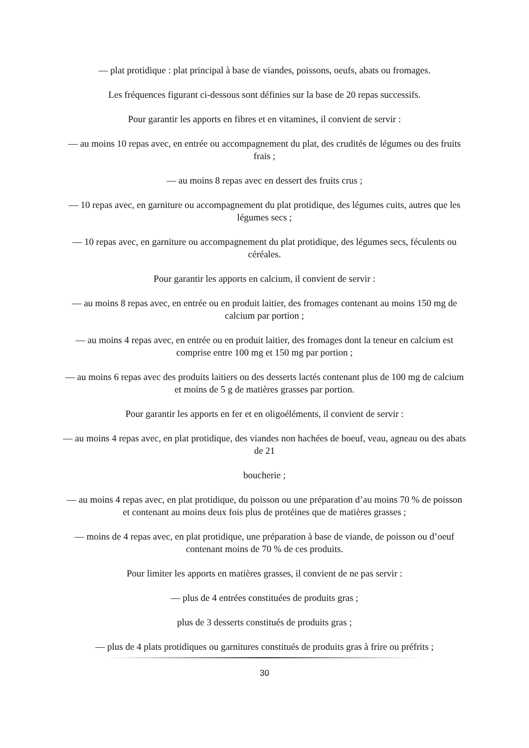— plat protidique : plat principal à base de viandes, poissons, oeufs, abats ou fromages.
Les fréquences figurant ci-dessous sont définies sur la base de 20 repas successifs.
Pour garantir les apports en fibres et en vitamines, il convient de servir :
— au moins 10 repas avec, en entrée ou accompagnement du plat, des crudités de légumes ou des fruits frais ;
— au moins 8 repas avec en dessert des fruits crus ;
— 10 repas avec, en garniture ou accompagnement du plat protidique, des légumes cuits, autres que les légumes secs ;
— 10 repas avec, en garniture ou accompagnement du plat protidique, des légumes secs, féculents ou céréales.
Pour garantir les apports en calcium, il convient de servir :
— au moins 8 repas avec, en entrée ou en produit laitier, des fromages contenant au moins 150 mg de calcium par portion ;
— au moins 4 repas avec, en entrée ou en produit laitier, des fromages dont la teneur en calcium est comprise entre 100 mg et 150 mg par portion ;
— au moins 6 repas avec des produits laitiers ou des desserts lactés contenant plus de 100 mg de calcium et moins de 5 g de matières grasses par portion.
Pour garantir les apports en fer et en oligoéléments, il convient de servir :
— au moins 4 repas avec, en plat protidique, des viandes non hachées de boeuf, veau, agneau ou des abats de 21
boucherie ;
— au moins 4 repas avec, en plat protidique, du poisson ou une préparation d’au moins 70 % de poisson et contenant au moins deux fois plus de protéines que de matières grasses ;
— moins de 4 repas avec, en plat protidique, une préparation à base de viande, de poisson ou d’oeuf contenant moins de 70 % de ces produits.
Pour limiter les apports en matières grasses, il convient de ne pas servir :
— plus de 4 entrées constituées de produits gras ;
plus de 3 desserts constitués de produits gras ;
— plus de 4 plats protidiques ou garnitures constitués de produits gras à frire ou préfrits ;
30